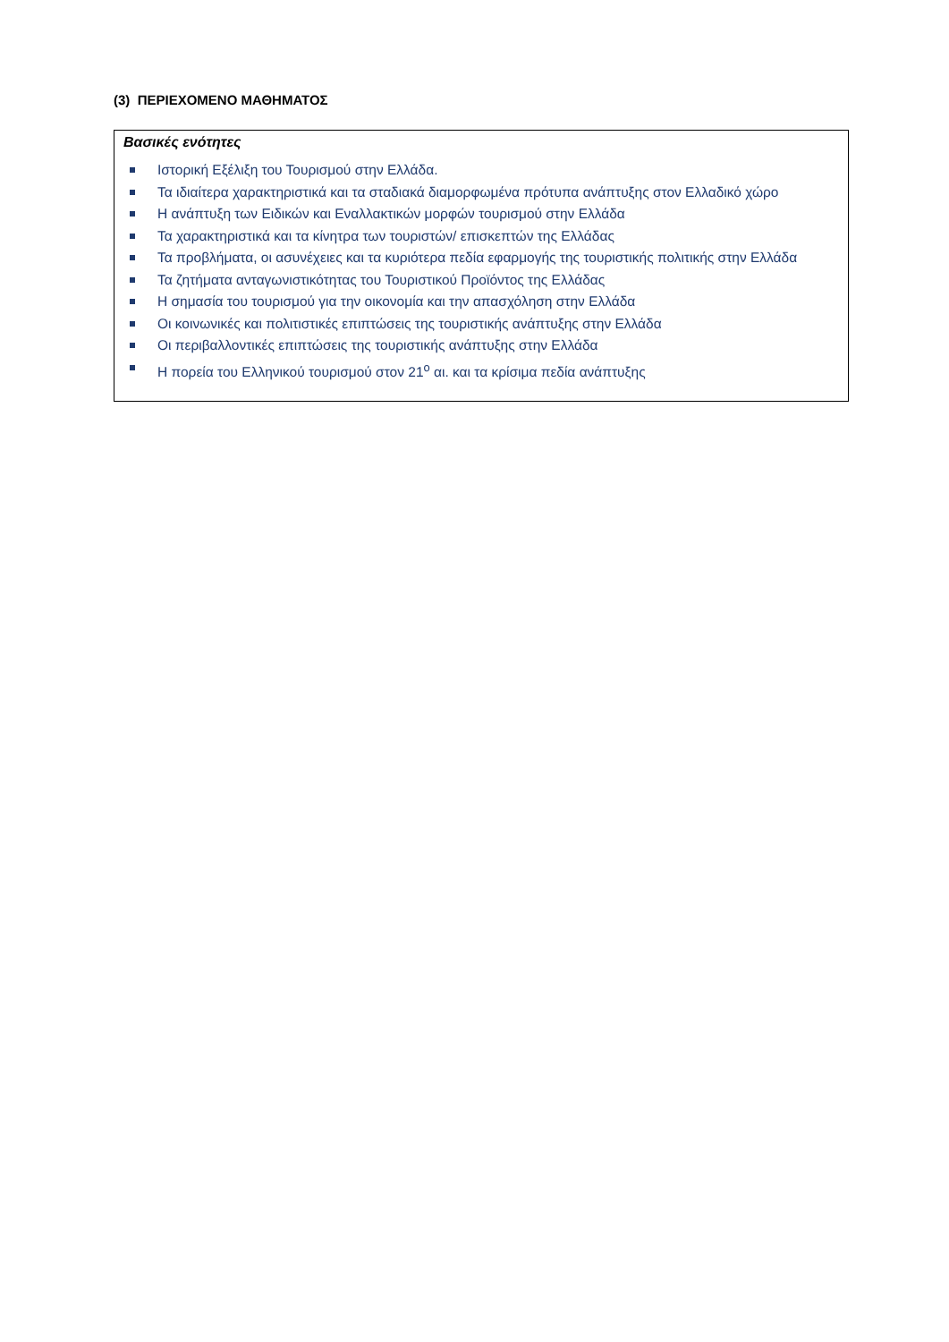(3) ΠΕΡΙΕΧΟΜΕΝΟ ΜΑΘΗΜΑΤΟΣ
Βασικές ενότητες
Ιστορική Εξέλιξη του Τουρισμού στην Ελλάδα.
Τα ιδιαίτερα χαρακτηριστικά και τα σταδιακά διαμορφωμένα πρότυπα ανάπτυξης στον Ελλαδικό χώρο
Η ανάπτυξη των Ειδικών και Εναλλακτικών μορφών τουρισμού στην Ελλάδα
Τα χαρακτηριστικά και τα κίνητρα των τουριστών/ επισκεπτών της Ελλάδας
Τα προβλήματα, οι ασυνέχειες και τα κυριότερα πεδία εφαρμογής της τουριστικής πολιτικής στην Ελλάδα
Τα ζητήματα ανταγωνιστικότητας του Τουριστικού Προϊόντος της Ελλάδας
Η σημασία του τουρισμού για την οικονομία και την απασχόληση στην Ελλάδα
Οι κοινωνικές και πολιτιστικές επιπτώσεις της τουριστικής ανάπτυξης στην Ελλάδα
Οι περιβαλλοντικές επιπτώσεις της τουριστικής ανάπτυξης στην Ελλάδα
Η πορεία του Ελληνικού τουρισμού στον 21<sup>ο</sup> αι. και τα κρίσιμα πεδία ανάπτυξης